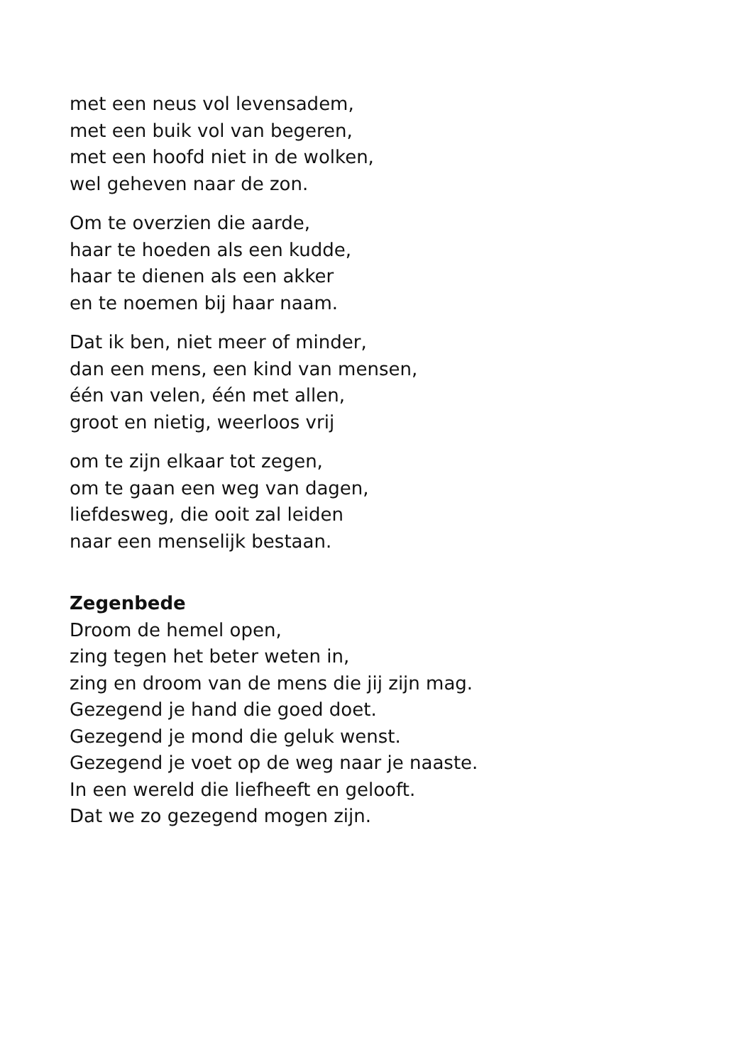met een neus vol levensadem,
met een buik vol van begeren,
met een hoofd niet in de wolken,
wel geheven naar de zon.
Om te overzien die aarde,
haar te hoeden als een kudde,
haar te dienen als een akker
en te noemen bij haar naam.
Dat ik ben, niet meer of minder,
dan een mens, een kind van mensen,
één van velen, één met allen,
groot en nietig, weerloos vrij
om te zijn elkaar tot zegen,
om te gaan een weg van dagen,
liefdesweg, die ooit zal leiden
naar een menselijk bestaan.
Zegenbede
Droom de hemel open,
zing tegen het beter weten in,
zing en droom van de mens die jij zijn mag.
Gezegend je hand die goed doet.
Gezegend je mond die geluk wenst.
Gezegend je voet op de weg naar je naaste.
In een wereld die liefheeft en gelooft.
Dat we zo gezegend mogen zijn.